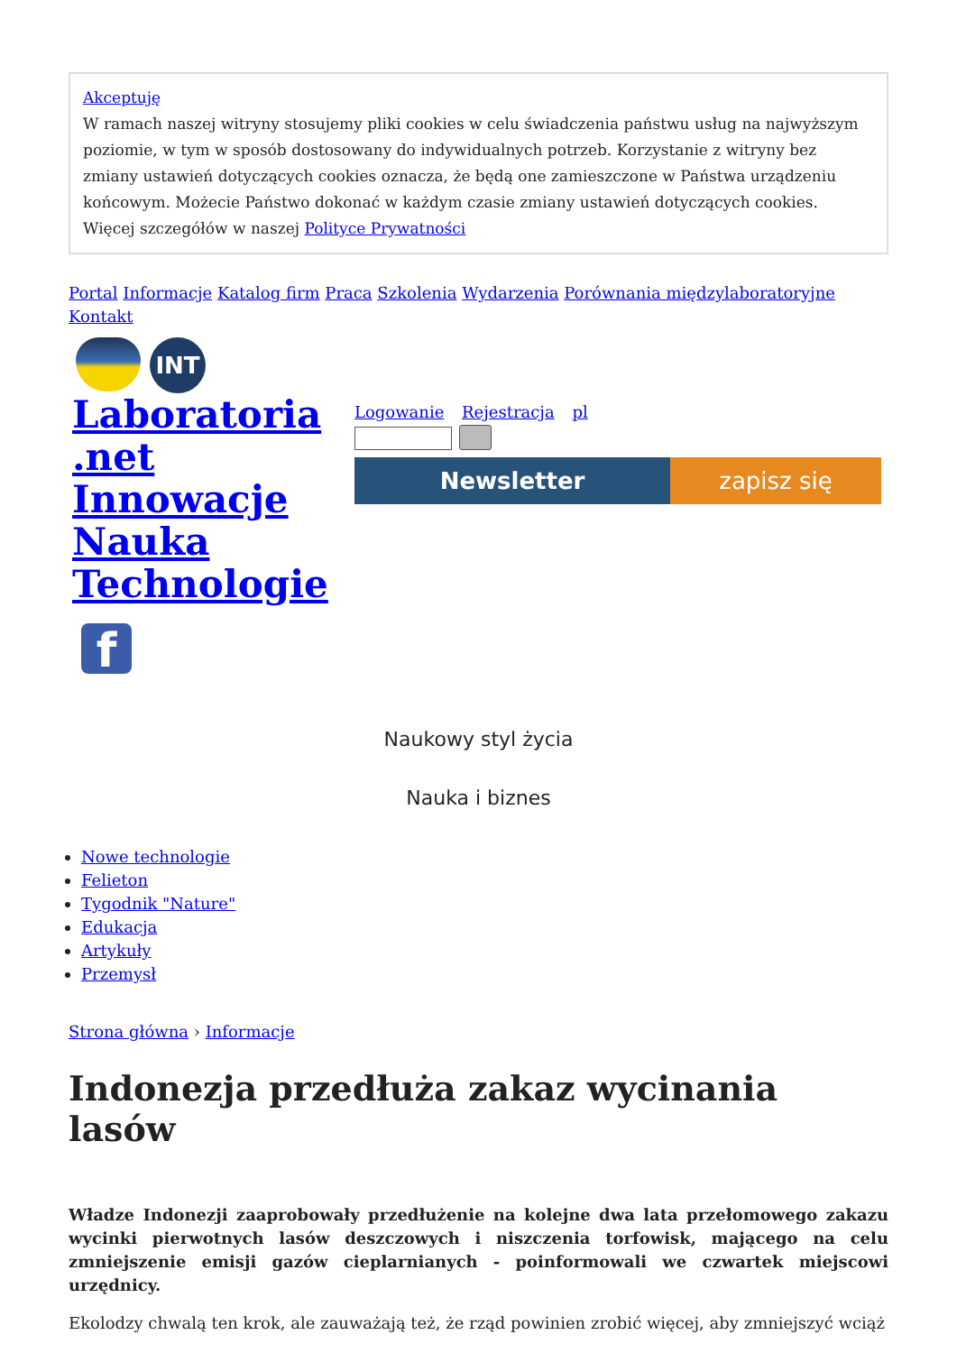Akceptuję
W ramach naszej witryny stosujemy pliki cookies w celu świadczenia państwu usług na najwyższym poziomie, w tym w sposób dostosowany do indywidualnych potrzeb. Korzystanie z witryny bez zmiany ustawień dotyczących cookies oznacza, że będą one zamieszczone w Państwa urządzeniu końcowym. Możecie Państwo dokonać w każdym czasie zmiany ustawień dotyczących cookies. Więcej szczegółów w naszej Polityce Prywatności
Portal Informacje Katalog firm Praca Szkolenia Wydarzenia Porównania międzylaboratoryjne Kontakt
INT
Laboratoria .net Innowacje Nauka Technologie
f
Logowanie Rejestracja pl
Newsletter zapisz się
Naukowy styl życia
Nauka i biznes
Nowe technologie
Felieton
Tygodnik "Nature"
Edukacja
Artykuły
Przemysł
Strona główna › Informacje
Indonezja przedłuża zakaz wycinania lasów
Władze Indonezji zaaprobowały przedłużenie na kolejne dwa lata przełomowego zakazu wycinki pierwotnych lasów deszczowych i niszczenia torfowisk, mającego na celu zmniejszenie emisji gazów cieplarnianych - poinformowali we czwartek miejscowi urzędnicy.
Ekolodzy chwalą ten krok, ale zauważają też, że rząd powinien zrobić więcej, aby zmniejszyć wciąż